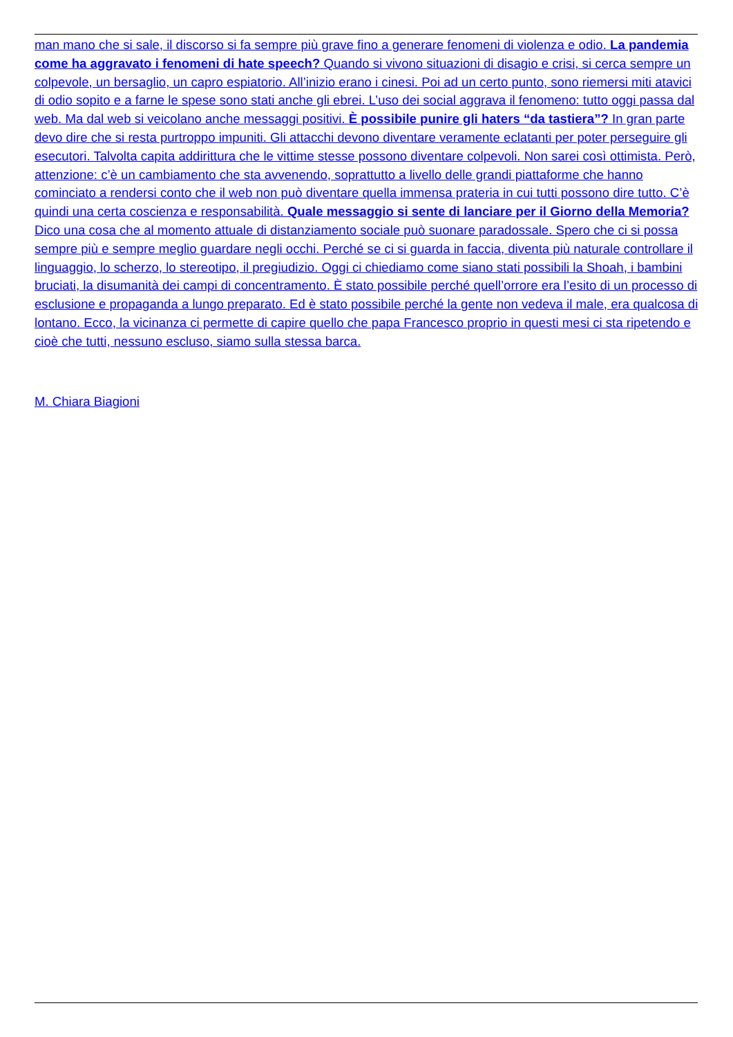man mano che si sale, il discorso si fa sempre più grave fino a generare fenomeni di violenza e odio. La pandemia come ha aggravato i fenomeni di hate speech? Quando si vivono situazioni di disagio e crisi, si cerca sempre un colpevole, un bersaglio, un capro espiatorio. All’inizio erano i cinesi. Poi ad un certo punto, sono riemersi miti atavici di odio sopito e a farne le spese sono stati anche gli ebrei. L’uso dei social aggrava il fenomeno: tutto oggi passa dal web. Ma dal web si veicolano anche messaggi positivi. È possibile punire gli haters “da tastiera”? In gran parte devo dire che si resta purtroppo impuniti. Gli attacchi devono diventare veramente eclatanti per poter perseguire gli esecutori. Talvolta capita addirittura che le vittime stesse possono diventare colpevoli. Non sarei così ottimista. Però, attenzione: c’è un cambiamento che sta avvenendo, soprattutto a livello delle grandi piattaforme che hanno cominciato a rendersi conto che il web non può diventare quella immensa prateria in cui tutti possono dire tutto. C’è quindi una certa coscienza e responsabilità. Quale messaggio si sente di lanciare per il Giorno della Memoria? Dico una cosa che al momento attuale di distanziamento sociale può suonare paradossale. Spero che ci si possa sempre più e sempre meglio guardare negli occhi. Perché se ci si guarda in faccia, diventa più naturale controllare il linguaggio, lo scherzo, lo stereotipo, il pregiudizio. Oggi ci chiediamo come siano stati possibili la Shoah, i bambini bruciati, la disumanità dei campi di concentramento. È stato possibile perché quell’orrore era l’esito di un processo di esclusione e propaganda a lungo preparato. Ed è stato possibile perché la gente non vedeva il male, era qualcosa di lontano. Ecco, la vicinanza ci permette di capire quello che papa Francesco proprio in questi mesi ci sta ripetendo e cioè che tutti, nessuno escluso, siamo sulla stessa barca.
M. Chiara Biagioni